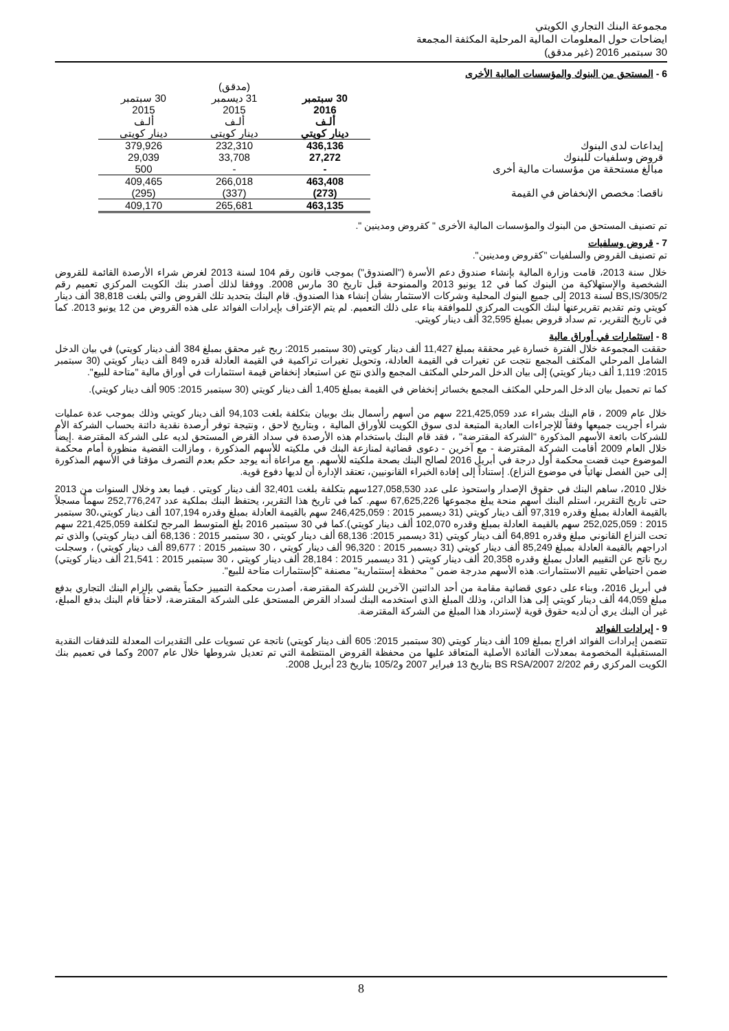مجموعة البنك التجاري الكويتي
ايضاحات حول المعلومات المالية المرحلية المكثفة المجمعة
30 سبتمبر 2016 (غير مدقق)
6 - المستحق من البنوك والمؤسسات المالية الأخرى
| | | (مدقق) | |
| | 30 سبتمبر 2016 ألـف دينار كويتي | 31 ديسمبر 2015 ألـف دينار كويتي | 30 سبتمبر 2015 ألـف دينار كويتي |
| إيداعات لدى البنوك | 436,136 | 232,310 | 379,926 |
| قروض وسلفيات للبنوك | 27,272 | 33,708 | 29,039 |
| مبالغ مستحقة من مؤسسات مالية أخرى | - | - | 500 |
| | 463,408 | 266,018 | 409,465 |
| ناقصا: مخصص الإنخفاض في القيمة | (273) | (337) | (295) |
| | 463,135 | 265,681 | 409,170 |
تم تصنيف المستحق من البنوك والمؤسسات المالية الأخرى " كقروض ومدينين ".
7 - قروض وسلفيات
تم تصنيف القروض والسلفيات "كقروض ومدينين".
خلال سنة 2013، قامت وزارة المالية بإنشاء صندوق دعم الأسرة ("الصندوق") بموجب قانون رقم 104 لسنة 2013 لغرض شراء الأرصدة القائمة للقروض الشخصية والإستهلاكية من البنوك كما في 12 يونيو 2013 والممنوحة قبل تاريخ 30 مارس 2008. ووفقا لذلك أصدر بنك الكويت المركزي تعميم رقم 2/BS,IS/305 لسنة 2013 إلى جميع البنوك المحلية وشركات الاستثمار بشأن إنشاء هذا الصندوق. قام البنك بتحديد تلك القروض والتي بلغت 38,818 ألف دينار كويتي وتم تقديم تقريرعنها لبنك الكويت المركزي للموافقة بناء على ذلك التعميم. لم يتم الإعتراف بإيرادات الفوائد على هذه القروض من 12 يونيو 2013. كما في تاريخ التقرير، تم سداد قروض بمبلغ 32,595 ألف دينار كويتي.
8 - استثمارات في أوراق مالية
حققت المجموعة خلال الفترة خسارة غير محققة بمبلغ 11,427 ألف دينار كويتي (30 سبتمبر 2015: ربح غير محقق بمبلغ 384 ألف دينار كويتي) في بيان الدخل الشامل المرحلي المكثف المجمع نتجت عن تغيرات في القيمة العادلة، وتحويل تغيرات تراكمية في القيمة العادلة قدره 849 ألف دينار كويتي (30 سبتمبر 2015: 1,119 ألف دينار كويتي) إلى بيان الدخل المرحلي المكثف المجمع والذي نتج عن استبعاد إنخفاض قيمة استثمارات في أوراق مالية "متاحة للبيع".
كما تم تحميل بيان الدخل المرحلي المكثف المجمع بخسائر إنخفاض في القيمة بمبلغ 1,405 ألف دينار كويتي (30 سبتمبر 2015: 905 ألف دينار كويتي).
خلال عام 2009 ، قام البنك بشراء عدد 221,425,059 سهم من أسهم رأسمال بنك بوبيان بتكلفة بلغت 94,103 ألف دينار كويتي وذلك بموجب عدة عمليات شراء أجريت جميعها وفقاً للإجراءات العادية المتبعة لدى سوق الكويت للأوراق المالية ، وبتاريخ لاحق ، ونتيجة توفر أرصدة نقدية دائنة بحساب الشركة الأم للشركات بائعة الأسهم المذكورة "الشركة المقترضة" ، فقد قام البنك باستخدام هذه الأرصدة في سداد القرض المستحق لديه على الشركة المقترضة .إيضاً خلال العام 2009 أقامت الشركة المقترضة - مع آخرين - دعوى قضائية لمنازعة البنك في ملكيته للأسهم المذكورة ، ومازالت القضية منظورة أمام محكمة الموضوع حيث قضت محكمة أول درجة في أبريل 2016 لصالح البنك بصحة ملكيته للأسهم. مع مراعاة أنه يوجد حكم بعدم التصرف مؤقتا في الأسهم المذكورة إلى حين الفصل نهائياً في موضوع النزاع). إستناداً إلى إفادة الخبراء القانونيين، تعتقد الإدارة أن لديها دفوع قوية.
خلال 2010، ساهم البنك في حقوق الإصدار واستحوذ على عدد 127,058,530سهم بتكلفة بلغت 32,401 ألف دينار كويتي . فيما بعد وخلال السنوات من 2013 حتى تاريخ التقرير، استلم البنك أسهم منحة يبلغ مجموعها 67,625,226 سهم. كما في تاريخ هذا التقرير، يحتفظ البنك بملكية عدد 252,776,247 سهماً مسجلاً بالقيمة العادلة بمبلغ وقدره 97,319 ألف دينار كويتي (31 ديسمبر 2015 : 246,425,059 سهم بالقيمة العادلة بمبلغ وقدره 107,194 ألف دينار كويتي،30 سبتمبر 2015 : 252,025,059 سهم بالقيمة العادلة بمبلغ وقدره 102,070 ألف دينار كويتي).كما في 30 سبتمبر 2016 بلغ المتوسط المرجح لتكلفة 221,425,059 سهم تحت النزاع القانوني مبلغ وقدره 64,891 ألف دينار كويتي (31 ديسمبر 2015: 68,136 ألف دينار كويتي ، 30 سبتمبر 2015 : 68,136 ألف دينار كويتي) والذي تم ادراجهم بالقيمة العادلة بمبلغ 85,249 ألف دينار كويتي (31 ديسمبر 2015 : 96,320 ألف دينار كويتي ، 30 سبتمبر 2015 : 89,677 ألف دينار كويتي) ، وسجلت ربح ناتج عن التقييم العادل بمبلغ وقدره 20,358 ألف دينار كويتي ( 31 ديسمبر 2015 : 28,184 ألف دينار كويتي ، 30 سبتمبر 2015 : 21,541 ألف دينار كويتي) ضمن احتياطي تقييم الاستثمارات. هذه الأسهم مدرجة ضمن " محفظة إستثمارية" مصنفة "كإستثمارات متاحة للبيع".
في أبريل 2016، وبناء على دعوي قضائية مقامة من أحد الدائنين الآخرين للشركة المقترضة، أصدرت محكمة التمييز حكماً يقضي بإلزام البنك التجاري بدفع مبلغ 44,059 ألف دينار كويتي إلى هذا الدائن، وذلك المبلغ الذي استخدمه البنك لسداد القرض المستحق على الشركة المقترضة، لاحقاً قام البنك بدفع المبلغ، غير أن البنك يري أن لديه حقوق قوية لإسترداد هذا المبلغ من الشركة المقترضة.
9 - إيرادات الفوائد
تتضمن إيرادات الفوائد افراج بمبلغ 109 ألف دينار كويتي (30 سبتمبر 2015: 605 ألف دينار كويتي) ناتجة عن تسويات على التقديرات المعدلة للتدفقات النقدية المستقبلية المخصومة بمعدلات الفائدة الأصلية المتعاقد عليها من محفظة القروض المنتظمة التي تم تعديل شروطها خلال عام 2007 وكما في تعميم بنك الكويت المركزي رقم 2/202 BS RSA/2007 بتاريخ 13 فبراير 2007 و105/2 بتاريخ 23 أبريل 2008.
8